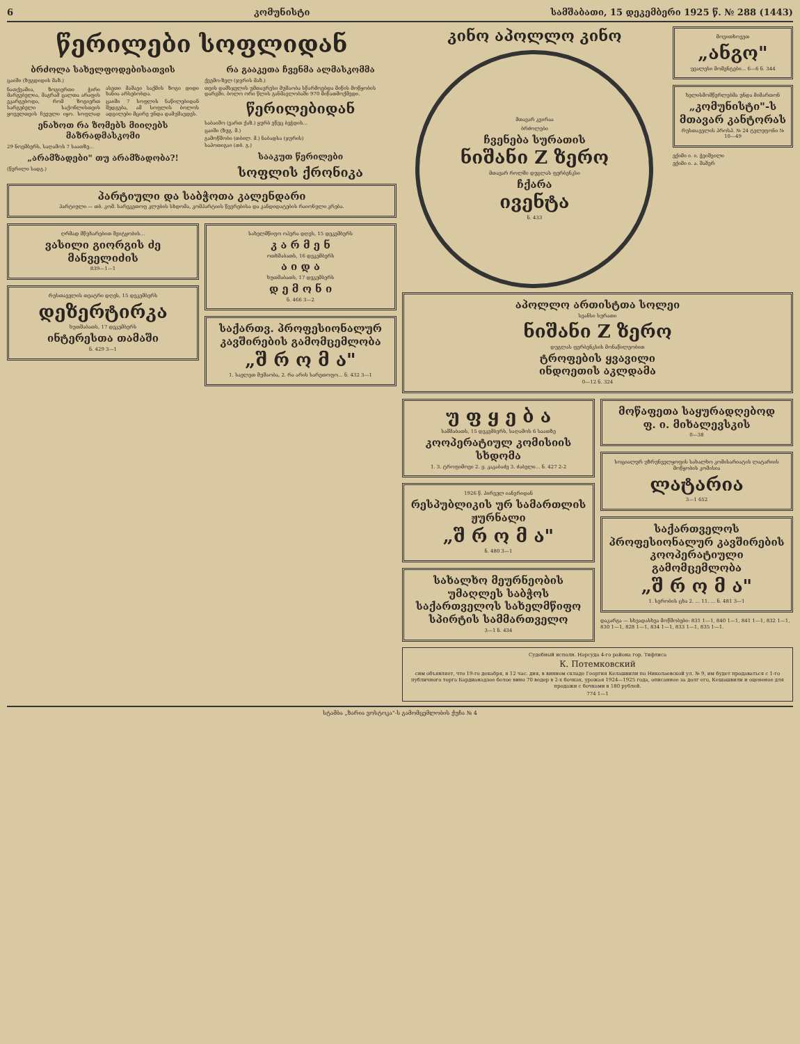6 კომუნისტი სამშაბათი, 15 დეკემბერი 1925 წ. № 288 (1443)
წერილები სოფლიდან
ბრძოლა სახელფოდებისათვის
ცაიში (ზუგდიდის მაზ.)
ნათქვამია, ზოგიერთი ჭირი მარგებელია, მაგრამ ცალთა არაფის ეკარგებოდა, რომ ზოგიერთ სარგებელი საქონლისთვის ყოველთვის ჩვეული იყო. სოფლად ასეთი მაშავი საქმის ზოგი დიდი ხანია არსებობდა.
ცაიში 7 სოფლის ნაწილებიდან შედგება, ამ სოფლის ბოლოს ადგილები მცირე უნდა დამუშავდეს.
ენახოთ რა ზომებს მიიღებს მაზრადმასკომი
29 ნოემბერს, საღამოს 7 საათზე...
„არამზადები" თუ არამზადობა?!
(წერილი სადგ.)
რა გააკეთა ჩვენმა ალმასკომმა
ქვემო-ზელ (ჯურის მაზ.)
თვის დამსჯელის უმთავრესი მუშაობა სწარმოებდა მიწის მოწყობის დარგში. ბოლო ორი წლის განმავლობაში 970 მიწათმოქმედი.
წერილებიდან
საბაიშო (ვართ ქაზ.) ყურბ ეწეც ბეჭდის...
ცაიში (ზუგ. მ.)
გამოწმობი (თბილ. მ.) ნაბადსა (ჯურის)
საპოთიგაი (თბ. გ.)
სააკუთ წერილები
სოფლის ქრონიკა
პარტიული და საბჭოთა კალენდარი
პარტიული — თბ. კომ. სარეკეთოფ კლუბის სხდომა, კომპარტიის წევრებისა და კანდიდატების რაიონული კრება.
ღრმად მწუხარებით შეიტყობის...
ვასილი გიორგის ძე მანველიძის
839—1—1
რუსთაველის თეატრი დღეს, 15 დეკემბერს
დეზერტირკა
ხუთშაბათს, 17 დეკემბერს
ინტერესთა თამაში
ნ. 429 3—1
სახელმწიფო ოპერა დღეს, 15 დეკემბერს
კ ა რ მ ე ნ
ოთხშაბათს, 16 დეკემბერს
ა ი დ ა
ხუთშაბათს, 17 დეკემბერს
დ ე მ ო ნ ი
ნ. 466 3—2
საქართვ. პროფესიონალურ კავშირების გამომცემლობა
„შ რ ო მ ა"
1. სავლეთ მუშაობა, 2. რა არის სარეთოფო... ნ. 432 3—1
კინო აპოლლო კინო
მთავარ კვირაა
ბრძოლები
ჩვენება სურათის
ნიშანი Z ზერო
მთავარ როლში დუგლას ფერბენკსი
ჩქარა
ივენტა
ნ. 433
მოვითხოვეთ
„ანგო"
უვალესი მომენტები... 6—6 ნ. 344
ხელისმომწერლებმა უნდა მიმართონ
„კომუნისტი"-ს მთავარ კანტორას
რუსთაველის პროსპ. № 24 ტელეფონი № 10—49
ექიმი ი. ი. ჭეიშვილი
ექიმი ი. ა. შაშერ
აპოლლო ართისტთა სოლეი
სეანსი სურათი
ნიშანი Z ზერო
დუგლას ფერბენკსის მონაწილეობით
ტროფების ყვავილი
ინდოეთის აკლდამა
0—12 ნ. 324
უ ფ ყ ე ბ ა
სამშაბათს, 15 დეკემბერს, საღამოს 6 საათზე
კოოპერატიულ კომისიის სხდომა
1. 3. ტროფიმოვი 2. ჟ. კაკაბაძე 3. ძაბელი... ნ. 427 2-2
1926 წ. პირველ იანვრიდან
რესპუბლიკის ურ სამართლის ჟურნალი
„შ რ ო მ ა"
ნ. 480 3—1
სახალხო მეურნეობის უმაღლეს საბჭოს საქართველოს სახელმწიფო სპირტის სამმართველო
3—1 ნ. 434
მოწაფეთა საყურადღებოდ
ფ. ი. მიხალევსკის
0—38
სოციალურ უზრუნველყოფის სახალხო კომისარიატის ლატარიის მოწყობის კომისია
ლატარია
3—1 652
საქართველოს პროფესიონალურ კავშირების კოოპერატიული გამომცემლობა
„შ რ ო მ ა"
1. სერობის ცხა 2. ... 11. ... ნ. 481 3—1
დაკარგა — სხვადასხვა მოწმობები: 831 1—1, 840 1—1, 841 1—1, 832 1—1, 830 1—1, 828 1—1, 834 1—1, 833 1—1, 835 1—1.
Судебный исполн. Нарсуда 4-го района гор. Тифлиса
К. Потемковский
сим объявляет, что 19-го декабря, в 12 час. дня, в винном складе Георгия Келашвили по Николаевской ул. № 9, им будет продаваться с 1-го публичного торга Бардианадзое белое вино 70 ведер в 2-х бочках, урожая 1924—1925 года, описанное за долг его, Кешашвили и оцененое для продажи с бочками в 180 рублей.
774 1—1
სტამბა „ზარია ვოსტოკა"-ს გამომცემლობის ქუჩა № 4